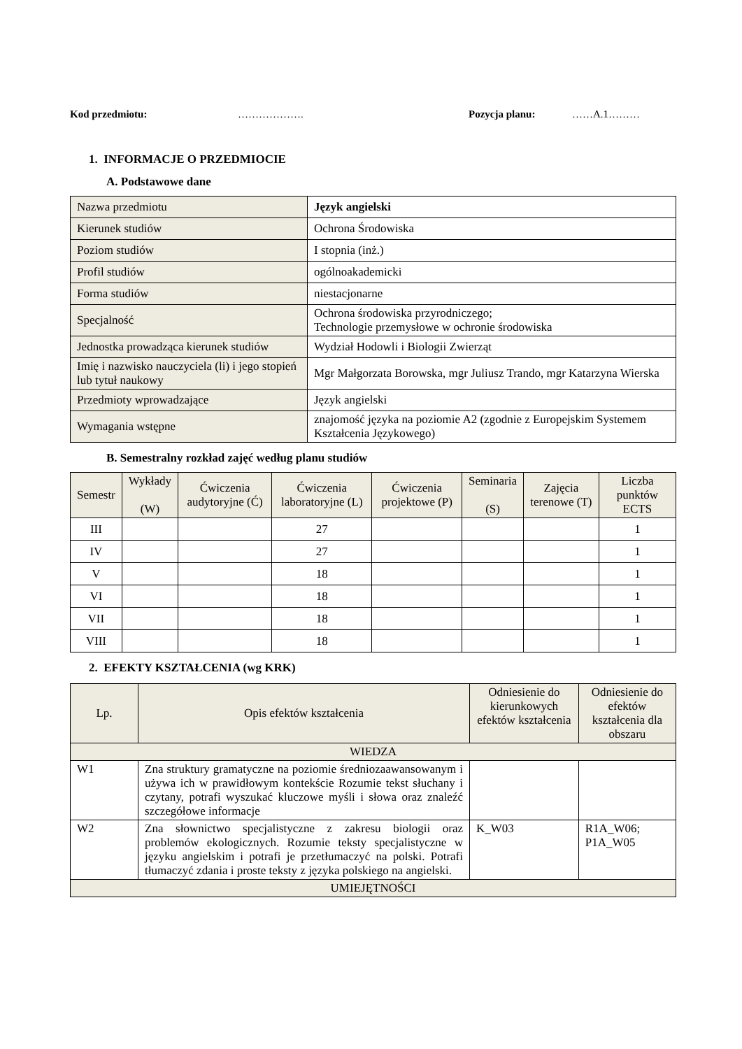Kod przedmiotu: ………………. Pozycja planu: ……A.1………
1. INFORMACJE O PRZEDMIOCIE
A. Podstawowe dane
| Nazwa przedmiotu | Język angielski |
| Kierunek studiów | Ochrona Środowiska |
| Poziom studiów | I stopnia (inż.) |
| Profil studiów | ogólnoakademicki |
| Forma studiów | niestacjonarne |
| Specjalność | Ochrona środowiska przyrodniczego; Technologie przemysłowe w ochronie środowiska |
| Jednostka prowadząca kierunek studiów | Wydział Hodowli i Biologii Zwierząt |
| Imię i nazwisko nauczyciela (li) i jego stopień lub tytuł naukowy | Mgr Małgorzata Borowska, mgr Juliusz Trando, mgr Katarzyna Wierska |
| Przedmioty wprowadzające | Język angielski |
| Wymagania wstępne | znajomość języka na poziomie A2 (zgodnie z Europejskim Systemem Kształcenia Językowego) |
B. Semestralny rozkład zajęć według planu studiów
| Semestr | Wykłady (W) | Ćwiczenia audytoryjne (Ć) | Ćwiczenia laboratoryjne (L) | Ćwiczenia projektowe (P) | Seminaria (S) | Zajęcia terenowe (T) | Liczba punktów ECTS |
| III | | | 27 | | | | 1 |
| IV | | | 27 | | | | 1 |
| V | | | 18 | | | | 1 |
| VI | | | 18 | | | | 1 |
| VII | | | 18 | | | | 1 |
| VIII | | | 18 | | | | 1 |
2. EFEKTY KSZTAŁCENIA (wg KRK)
| Lp. | Opis efektów kształcenia | Odniesienie do kierunkowych efektów kształcenia | Odniesienie do efektów kształcenia dla obszaru |
| WIEDZA | | | |
| W1 | Zna struktury gramatyczne na poziomie średniozaawansowanym i używa ich w prawidłowym kontekście Rozumie tekst słuchany i czytany, potrafi wyszukać kluczowe myśli i słowa oraz znaleźć szczegółowe informacje | | |
| W2 | Zna słownictwo specjalistyczne z zakresu biologii oraz problemów ekologicznych. Rozumie teksty specjalistyczne w języku angielskim i potrafi je przetłumaczyć na polski. Potrafi tłumaczyć zdania i proste teksty z języka polskiego na angielski. | K_W03 | R1A_W06; P1A_W05 |
| UMIEJĘTNOŚCI | | | |